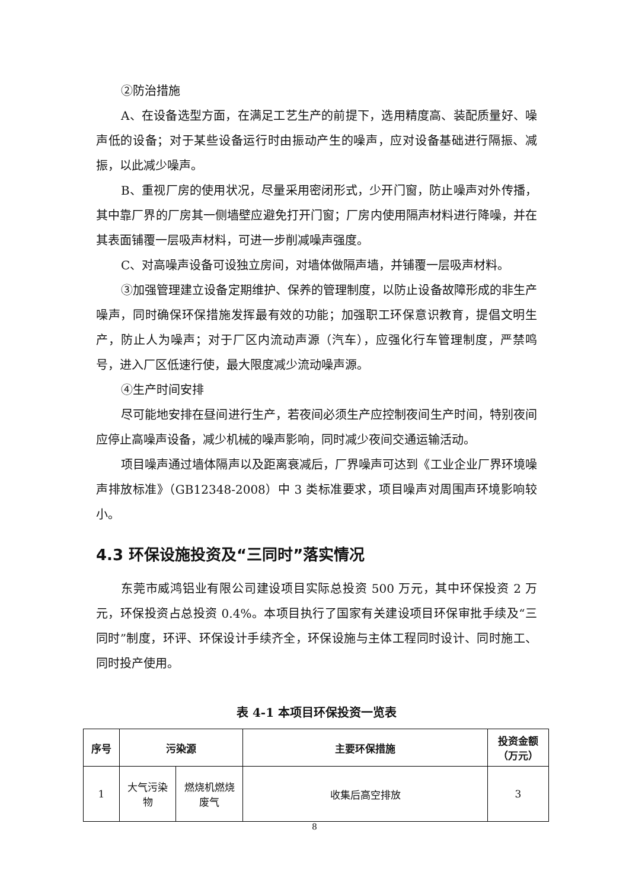②防治措施
A、在设备选型方面，在满足工艺生产的前提下，选用精度高、装配质量好、噪声低的设备；对于某些设备运行时由振动产生的噪声，应对设备基础进行隔振、减振，以此减少噪声。
B、重视厂房的使用状况，尽量采用密闭形式，少开门窗，防止噪声对外传播，其中靠厂界的厂房其一侧墙壁应避免打开门窗；厂房内使用隔声材料进行降噪，并在其表面铺覆一层吸声材料，可进一步削减噪声强度。
C、对高噪声设备可设独立房间，对墙体做隔声墙，并铺覆一层吸声材料。
③加强管理建立设备定期维护、保养的管理制度，以防止设备故障形成的非生产噪声，同时确保环保措施发挥最有效的功能；加强职工环保意识教育，提倡文明生产，防止人为噪声；对于厂区内流动声源（汽车），应强化行车管理制度，严禁鸣号，进入厂区低速行使，最大限度减少流动噪声源。
④生产时间安排
尽可能地安排在昼间进行生产，若夜间必须生产应控制夜间生产时间，特别夜间应停止高噪声设备，减少机械的噪声影响，同时减少夜间交通运输活动。
项目噪声通过墙体隔声以及距离衰减后，厂界噪声可达到《工业企业厂界环境噪声排放标准》（GB12348-2008）中 3 类标准要求，项目噪声对周围声环境影响较小。
4.3 环保设施投资及“三同时”落实情况
东莞市威鸿铝业有限公司建设项目实际总投资 500 万元，其中环保投资 2 万元，环保投资占总投资 0.4%。本项目执行了国家有关建设项目环保审批手续及“三同时”制度，环评、环保设计手续齐全，环保设施与主体工程同时设计、同时施工、同时投产使用。
表 4-1 本项目环保投资一览表
| 序号 | 污染源 | | 主要环保措施 | 投资金额（万元） |
| --- | --- | --- | --- | --- |
| 1 | 大气污染物 | 燃烧机燃烧废气 | 收集后高空排放 | 3 |
8